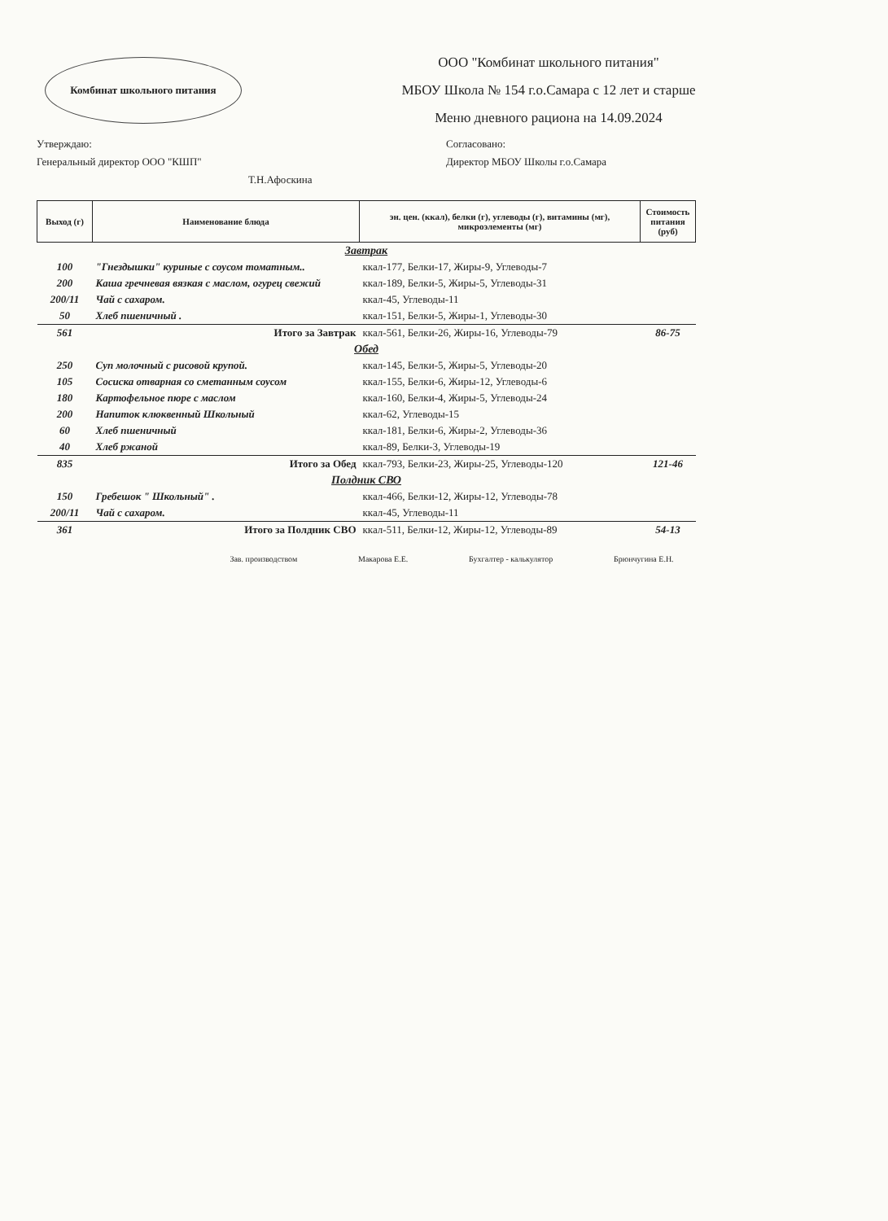Комбинат школьного питания
ООО "Комбинат школьного питания"
МБОУ Школа № 154 г.о.Самара с 12 лет и старше
Меню дневного рациона на 14.09.2024
Утверждаю:
Генеральный директор ООО "КШП"
Т.Н.Афоскина
Согласовано:
Директор МБОУ Школы г.о.Самара
| Выход (г) | Наименование блюда | эн. цен. (ккал), белки (г), углеводы (г), витамины (мг), микроэлементы (мг) | Стоимость питания (руб) |
| --- | --- | --- | --- |
| Завтрак | | | |
| 100 | "Гнездышки" куриные с соусом томатным.. | ккал-177, Белки-17, Жиры-9, Углеводы-7 | |
| 200 | Каша гречневая вязкая с маслом, огурец свежий | ккал-189, Белки-5, Жиры-5, Углеводы-31 | |
| 200/11 | Чай с сахаром. | ккал-45, Углеводы-11 | |
| 50 | Хлеб пшеничный . | ккал-151, Белки-5, Жиры-1, Углеводы-30 | |
| 561 | Итого за Завтрак | ккал-561, Белки-26, Жиры-16, Углеводы-79 | 86-75 |
| Обед | | | |
| 250 | Суп молочный с рисовой крупой. | ккал-145, Белки-5, Жиры-5, Углеводы-20 | |
| 105 | Сосиска отварная со сметанным соусом | ккал-155, Белки-6, Жиры-12, Углеводы-6 | |
| 180 | Картофельное пюре с маслом | ккал-160, Белки-4, Жиры-5, Углеводы-24 | |
| 200 | Напиток клюквенный Школьный | ккал-62, Углеводы-15 | |
| 60 | Хлеб пшеничный | ккал-181, Белки-6, Жиры-2, Углеводы-36 | |
| 40 | Хлеб ржаной | ккал-89, Белки-3, Углеводы-19 | |
| 835 | Итого за Обед | ккал-793, Белки-23, Жиры-25, Углеводы-120 | 121-46 |
| Полдник СВО | | | |
| 150 | Гребешок " Школьный" . | ккал-466, Белки-12, Жиры-12, Углеводы-78 | |
| 200/11 | Чай с сахаром. | ккал-45, Углеводы-11 | |
| 361 | Итого за Полдник СВО | ккал-511, Белки-12, Жиры-12, Углеводы-89 | 54-13 |
Зав. производством Макарова Е.Е. Бухгалтер - калькулятор Брюнчугина Е.Н.